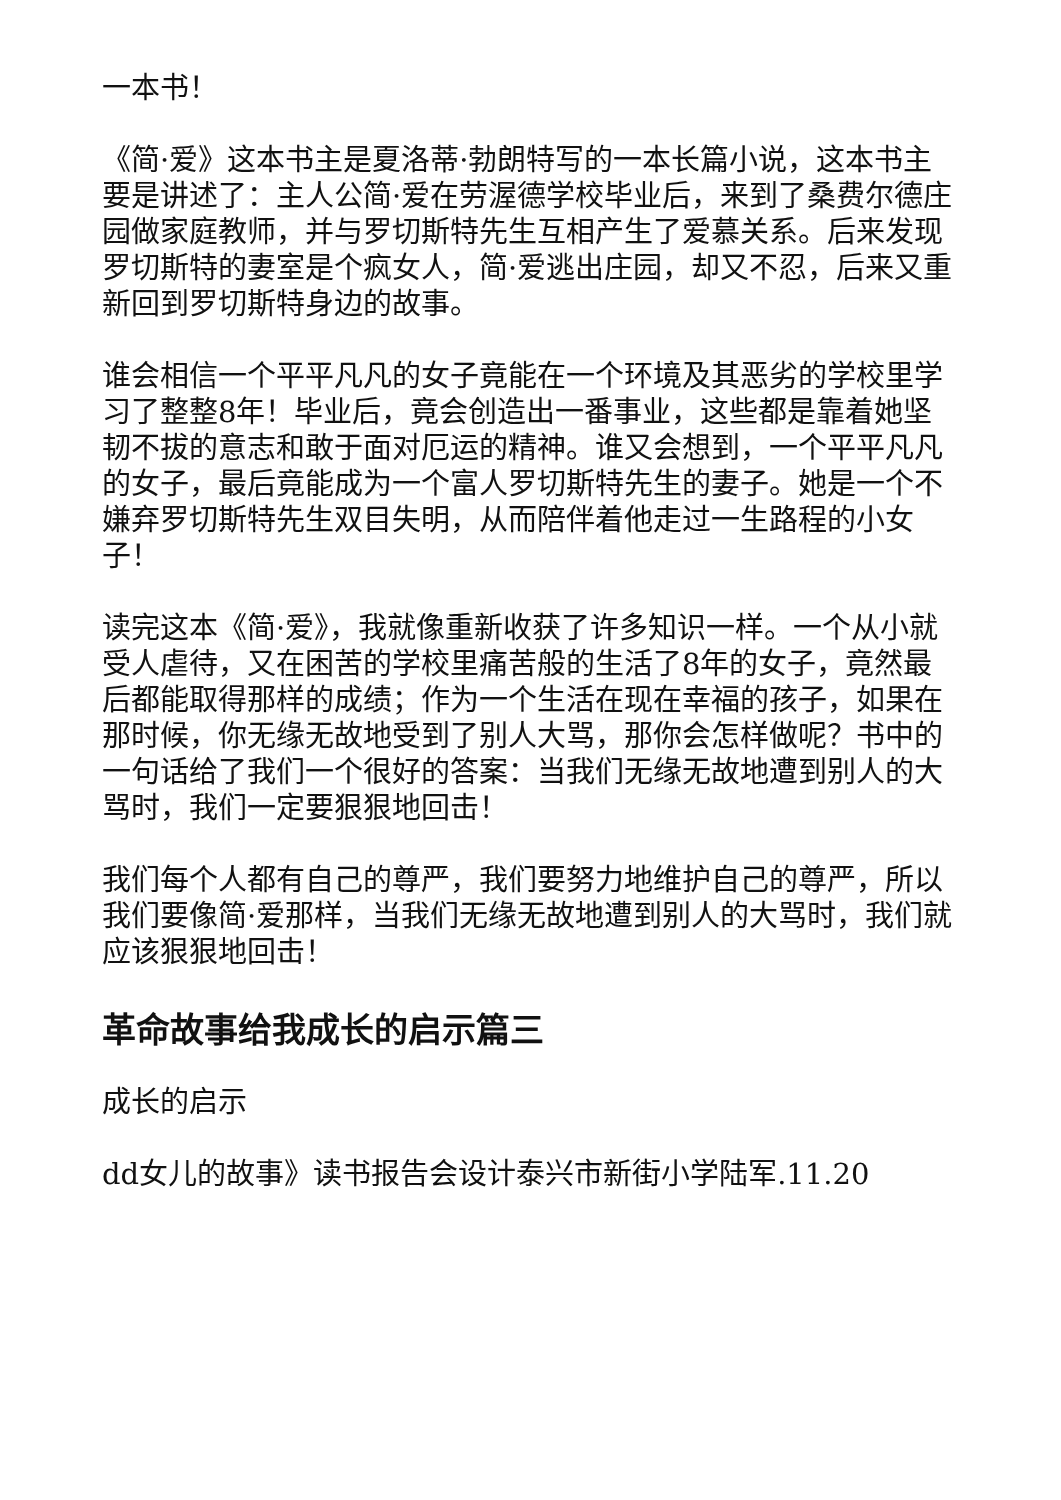一本书！
《简·爱》这本书主是夏洛蒂·勃朗特写的一本长篇小说，这本书主要是讲述了：主人公简·爱在劳渥德学校毕业后，来到了桑费尔德庄园做家庭教师，并与罗切斯特先生互相产生了爱慕关系。后来发现罗切斯特的妻室是个疯女人，简·爱逃出庄园，却又不忍，后来又重新回到罗切斯特身边的故事。
谁会相信一个平平凡凡的女子竟能在一个环境及其恶劣的学校里学习了整整8年！毕业后，竟会创造出一番事业，这些都是靠着她坚韧不拔的意志和敢于面对厄运的精神。谁又会想到，一个平平凡凡的女子，最后竟能成为一个富人罗切斯特先生的妻子。她是一个不嫌弃罗切斯特先生双目失明，从而陪伴着他走过一生路程的小女子！
读完这本《简·爱》，我就像重新收获了许多知识一样。一个从小就受人虐待，又在困苦的学校里痛苦般的生活了8年的女子，竟然最后都能取得那样的成绩；作为一个生活在现在幸福的孩子，如果在那时候，你无缘无故地受到了别人大骂，那你会怎样做呢？书中的一句话给了我们一个很好的答案：当我们无缘无故地遭到别人的大骂时，我们一定要狠狠地回击！
我们每个人都有自己的尊严，我们要努力地维护自己的尊严，所以我们要像简·爱那样，当我们无缘无故地遭到别人的大骂时，我们就应该狠狠地回击！
革命故事给我成长的启示篇三
成长的启示
dd女儿的故事》读书报告会设计泰兴市新街小学陆军.11.20